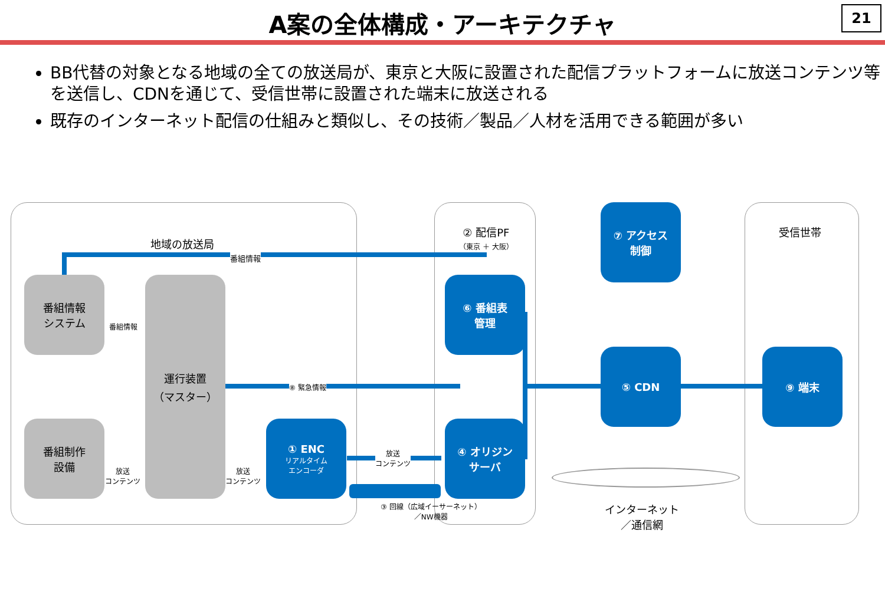A案の全体構成・アーキテクチャ
21
BB代替の対象となる地域の全ての放送局が、東京と大阪に設置された配信プラットフォームに放送コンテンツ等を送信し、CDNを通じて、受信世帯に設置された端末に放送される
既存のインターネット配信の仕組みと類似し、その技術／製品／人材を活用できる範囲が多い
地域の放送局
番組情報
番組情報
システム
番組情報
運行装置
（マスター）
番組制作
設備
放送
コンテンツ
放送
コンテンツ
⑧ 緊急情報
① ENC
リアルタイム
エンコーダ
放送
コンテンツ
③ 回線（広域イーサーネット）
／NW機器
② 配信PF
（東京 ＋ 大阪）
⑥ 番組表
管理
④ オリジン
サーバ
⑦ アクセス
制御
⑤ CDN
インターネット
／通信網
受信世帯
⑨ 端末